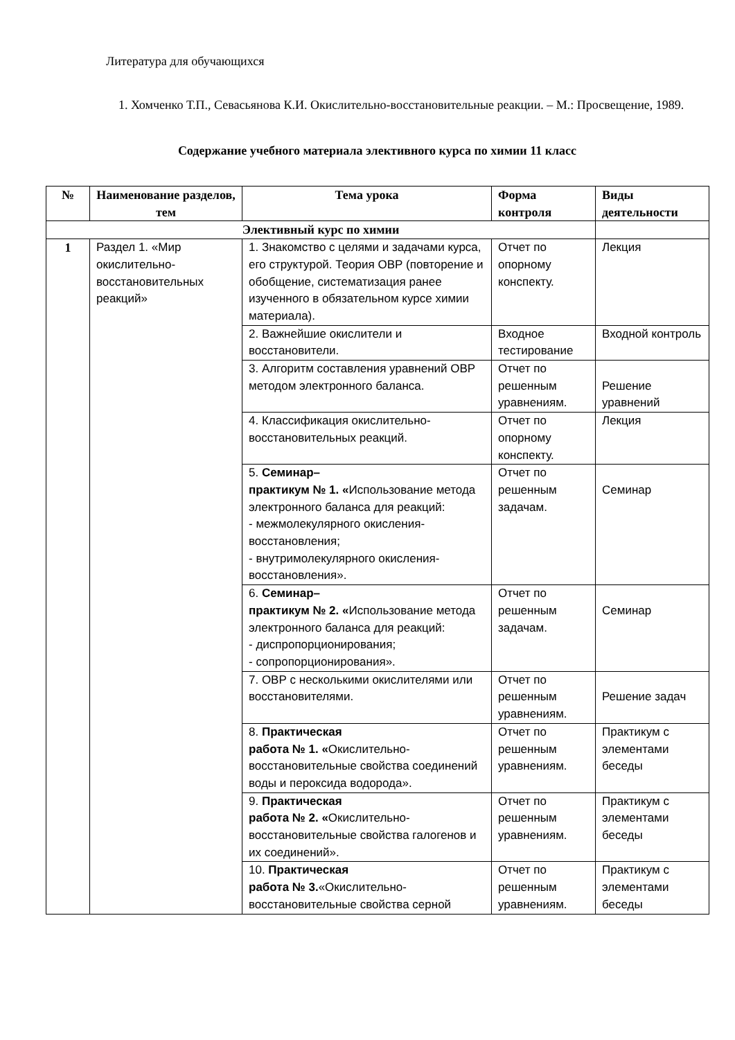Литература для обучающихся
1. Хомченко Т.П., Севасьянова К.И. Окислительно-восстановительные реакции. – М.: Просвещение, 1989.
Содержание учебного материала элективного курса по химии 11 класс
| № | Наименование разделов, тем | Тема урока | Форма контроля | Виды деятельности |
| --- | --- | --- | --- | --- |
| Элективный курс по химии | | | | |
| 1 | Раздел 1. «Мир окислительно-восстановительных реакций» | 1. Знакомство с целями и задачами курса, его структурой. Теория ОВР (повторение и обобщение, систематизация ранее изученного в обязательном курсе химии материала). | Отчет по опорному конспекту. | Лекция |
| | | 2. Важнейшие окислители и восстановители. | Входное тестирование | Входной контроль |
| | | 3. Алгоритм составления уравнений ОВР методом электронного баланса. | Отчет по решенным уравнениям. | Решение уравнений |
| | | 4. Классификация окислительно-восстановительных реакций. | Отчет по опорному конспекту. | Лекция |
| | | 5. Семинар– практикум № 1. « Использование метода электронного баланса для реакций: - межмолекулярного окисления-восстановления; - внутримолекулярного окисления-восстановления». | Отчет по решенным задачам. | Семинар |
| | | 6. Семинар– практикум № 2. « Использование метода электронного баланса для реакций: - диспропорционирования; - сопропорционирования». | Отчет по решенным задачам. | Семинар |
| | | 7. ОВР с несколькими окислителями или восстановителями. | Отчет по решенным уравнениям. | Решение задач |
| | | 8. Практическая работа № 1. « Окислительно-восстановительные свойства соединений воды и пероксида водорода». | Отчет по решенным уравнениям. | Практикум с элементами беседы |
| | | 9. Практическая работа № 2. « Окислительно-восстановительные свойства галогенов и их соединений». | Отчет по решенным уравнениям. | Практикум с элементами беседы |
| | | 10. Практическая работа № 3. «Окислительно-восстановительные свойства серной | Отчет по решенным уравнениям. | Практикум с элементами беседы |